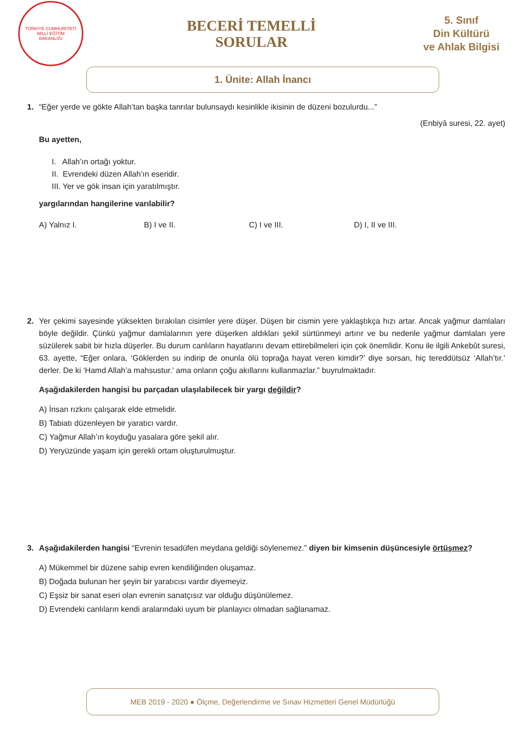TÜRKİYE CUMHURİYETİ
MİLLİ EĞİTİM
BAKANLIĞI
BECERİ TEMELLİ
SORULAR
5. Sınıf
Din Kültürü
ve Ahlak Bilgisi
1. Ünite: Allah İnancı
1.
“Eğer yerde ve gökte Allah’tan başka tanrılar bulunsaydı kesinlikle ikisinin de düzeni bozulurdu...”
(Enbiyâ suresi, 22. ayet)
Bu ayetten,
I. Allah’ın ortağı yoktur.
II. Evrendeki düzen Allah’ın eseridir.
III. Yer ve gök insan için yaratılmıştır.
yargılarından hangilerine varılabilir?
A) Yalnız I. B) I ve II. C) I ve III. D) I, II ve III.
2.
Yer çekimi sayesinde yüksekten bırakılan cisimler yere düşer. Düşen bir cismin yere yaklaştıkça hızı artar. Ancak yağmur damlaları böyle değildir. Çünkü yağmur damlalarının yere düşerken aldıkları şekil sürtünmeyi artırır ve bu nedenle yağmur damlaları yere süzülerek sabit bir hızla düşerler. Bu durum canlıların hayatlarını devam ettirebilmeleri için çok önemlidir. Konu ile ilgili Ankebût suresi, 63. ayette, “Eğer onlara, ‘Göklerden su indirip de onunla ölü toprağa hayat veren kimdir?’ diye sorsan, hiç tereddütsüz ‘Allah’tır.’ derler. De ki ‘Hamd Allah’a mahsustur.’ ama onların çoğu akıllarını kullanmazlar.” buyrulmaktadır.
Aşağıdakilerden hangisi bu parçadan ulaşılabilecek bir yargı değildir?
A) İnsan rızkını çalışarak elde etmelidir.
B) Tabiatı düzenleyen bir yaratıcı vardır.
C) Yağmur Allah’ın koyduğu yasalara göre şekil alır.
D) Yeryüzünde yaşam için gerekli ortam oluşturulmuştur.
3.
Aşağıdakilerden hangisi “Evrenin tesadüfen meydana geldiği söylenemez.” diyen bir kimsenin düşüncesiyle örtüşmez?
A) Mükemmel bir düzene sahip evren kendiliğinden oluşamaz.
B) Doğada bulunan her şeyin bir yaratıcısı vardır diyemeyiz.
C) Eşsiz bir sanat eseri olan evrenin sanatçısız var olduğu düşünülemez.
D) Evrendeki canlıların kendi aralarındaki uyum bir planlayıcı olmadan sağlanamaz.
MEB 2019 - 2020 ● Ölçme, Değerlendirme ve Sınav Hizmetleri Genel Müdürlüğü